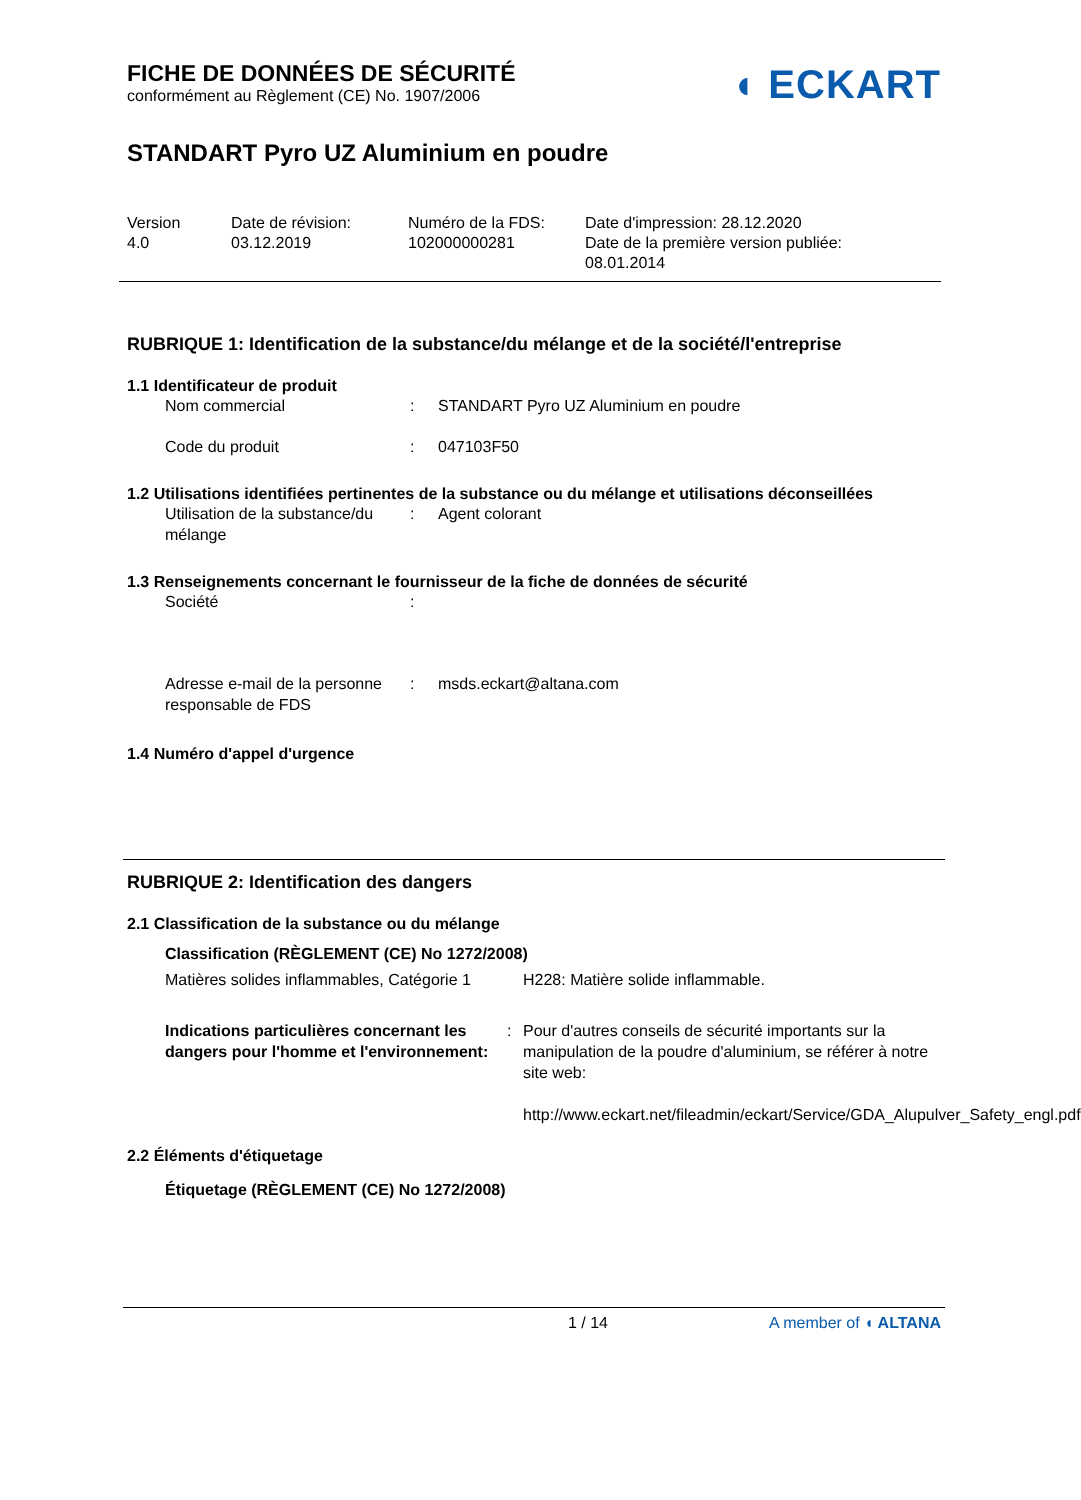FICHE DE DONNÉES DE SÉCURITÉ
conformément au Règlement (CE) No. 1907/2006
◖ ECKART
STANDART Pyro UZ Aluminium en poudre
Version
4.0
Date de révision:
03.12.2019
Numéro de la FDS:
102000000281
Date d'impression: 28.12.2020
Date de la première version publiée:
08.01.2014
RUBRIQUE 1: Identification de la substance/du mélange et de la société/l'entreprise
1.1 Identificateur de produit
Nom commercial : STANDART Pyro UZ Aluminium en poudre
Code du produit : 047103F50
1.2 Utilisations identifiées pertinentes de la substance ou du mélange et utilisations déconseillées
Utilisation de la substance/du mélange
: Agent colorant
1.3 Renseignements concernant le fournisseur de la fiche de données de sécurité
Société :
Adresse e-mail de la personne responsable de FDS
: msds.eckart@altana.com
1.4 Numéro d'appel d'urgence
RUBRIQUE 2: Identification des dangers
2.1 Classification de la substance ou du mélange
Classification (RÈGLEMENT (CE) No 1272/2008)
Matières solides inflammables, Catégorie 1
H228: Matière solide inflammable.
Indications particulières concernant les dangers pour l'homme et l'environnement:
: Pour d'autres conseils de sécurité importants sur la manipulation de la poudre d'aluminium, se référer à notre site web:
http://www.eckart.net/fileadmin/eckart/Service/GDA_Alupulver_Safety_engl.pdf
2.2 Éléments d'étiquetage
Étiquetage (RÈGLEMENT (CE) No 1272/2008)
1 / 14 A member of ◖ ALTANA